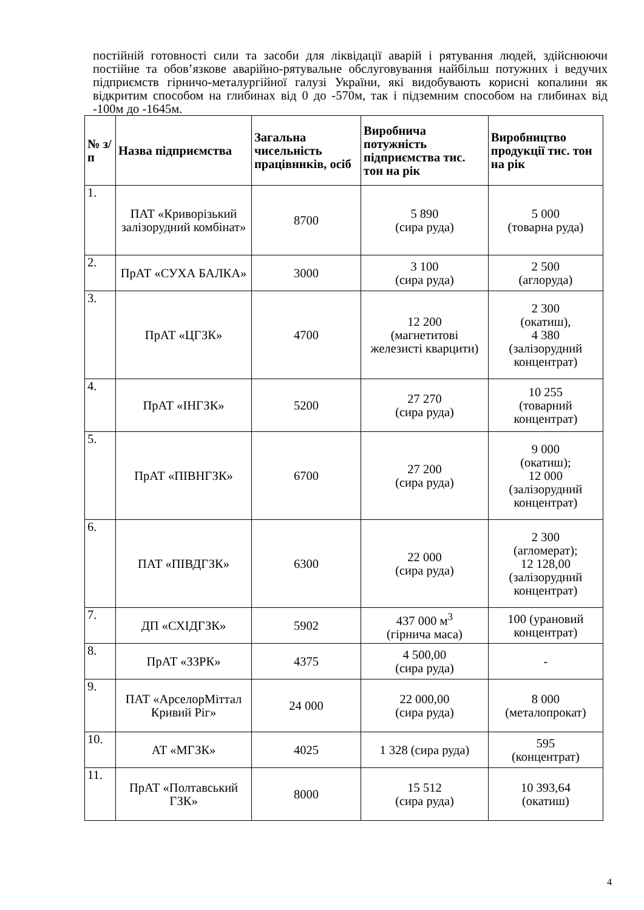постійній готовності сили та засоби для ліквідації аварій і рятування людей, здійснюючи постійне та обов’язкове аварійно-рятувальне обслуговування найбільш потужних і ведучих підприємств гірничо-металургійної галузі України, які видобувають корисні копалини як відкритим способом на глибинах від 0 до -570м, так і підземним способом на глибинах від -100м до -1645м.
| № з/п | Назва підприємства | Загальна чисельність працівників, осіб | Виробнича потужність підприємства тис. тон на рік | Виробництво продукції тис. тон на рік |
| --- | --- | --- | --- | --- |
| 1. | ПАТ «Криворізький залізорудний комбінат» | 8700 | 5 890 (сира руда) | 5 000 (товарна руда) |
| 2. | ПрАТ «СУХА БАЛКА» | 3000 | 3 100 (сира руда) | 2 500 (аглоруда) |
| 3. | ПрАТ «ЦГЗК» | 4700 | 12 200 (магнетитові железисті кварцити) | 2 300 (окатиш), 4 380 (залізорудний концентрат) |
| 4. | ПрАТ «ІНГЗК» | 5200 | 27 270 (сира руда) | 10 255 (товарний концентрат) |
| 5. | ПрАТ «ПІВНГЗК» | 6700 | 27 200 (сира руда) | 9 000 (окатиш); 12 000 (залізорудний концентрат) |
| 6. | ПАТ «ПІВДГЗК» | 6300 | 22 000 (сира руда) | 2 300 (агломерат); 12 128,00 (залізорудний концентрат) |
| 7. | ДП «СХІДГЗК» | 5902 | 437 000 м<sup>3</sup> (гірнича маса) | 100 (урановий концентрат) |
| 8. | ПрАТ «ЗЗРК» | 4375 | 4 500,00 (сира руда) | - |
| 9. | ПАТ «АрселорМіттал Кривий Ріг» | 24 000 | 22 000,00 (сира руда) | 8 000 (металопрокат) |
| 10. | АТ «МГЗК» | 4025 | 1 328 (сира руда) | 595 (концентрат) |
| 11. | ПрАТ «Полтавський ГЗК» | 8000 | 15 512 (сира руда) | 10 393,64 (окатиш) |
4